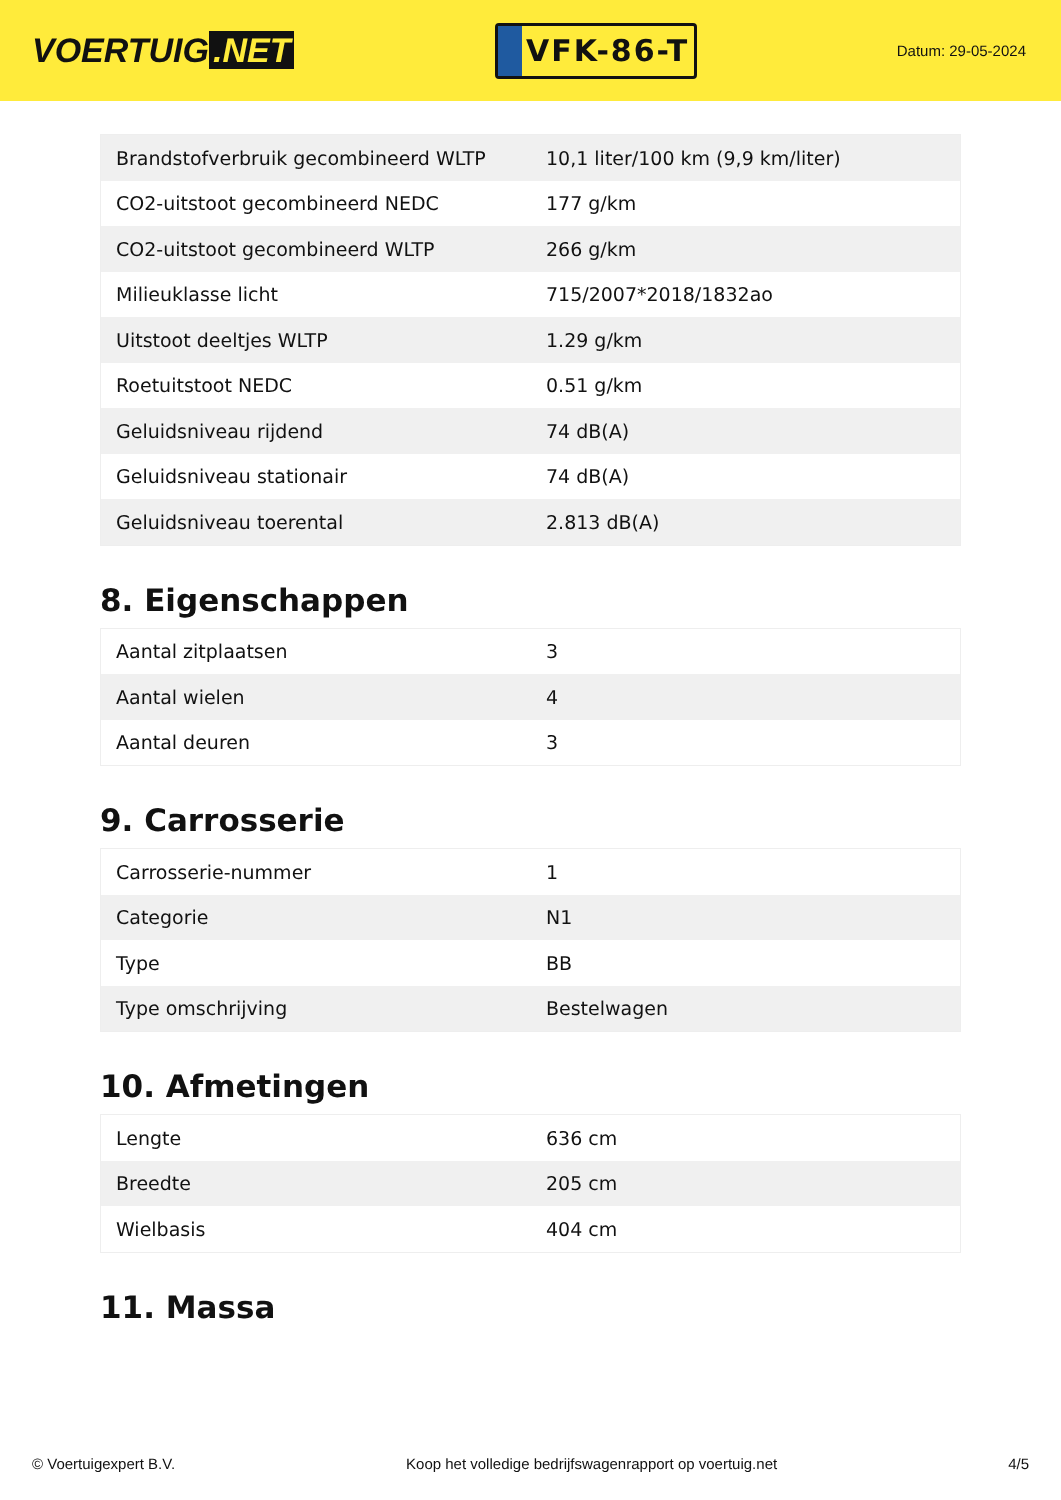VOERTUIG.NET
VFK-86-T
Datum: 29-05-2024
| Brandstofverbruik gecombineerd WLTP | 10,1 liter/100 km (9,9 km/liter) |
| CO2-uitstoot gecombineerd NEDC | 177 g/km |
| CO2-uitstoot gecombineerd WLTP | 266 g/km |
| Milieuklasse licht | 715/2007*2018/1832ao |
| Uitstoot deeltjes WLTP | 1.29 g/km |
| Roetuitstoot NEDC | 0.51 g/km |
| Geluidsniveau rijdend | 74 dB(A) |
| Geluidsniveau stationair | 74 dB(A) |
| Geluidsniveau toerental | 2.813 dB(A) |
8. Eigenschappen
| Aantal zitplaatsen | 3 |
| Aantal wielen | 4 |
| Aantal deuren | 3 |
9. Carrosserie
| Carrosserie-nummer | 1 |
| Categorie | N1 |
| Type | BB |
| Type omschrijving | Bestelwagen |
10. Afmetingen
| Lengte | 636 cm |
| Breedte | 205 cm |
| Wielbasis | 404 cm |
11. Massa
© Voertuigexpert B.V. Koop het volledige bedrijfswagenrapport op voertuig.net 4/5